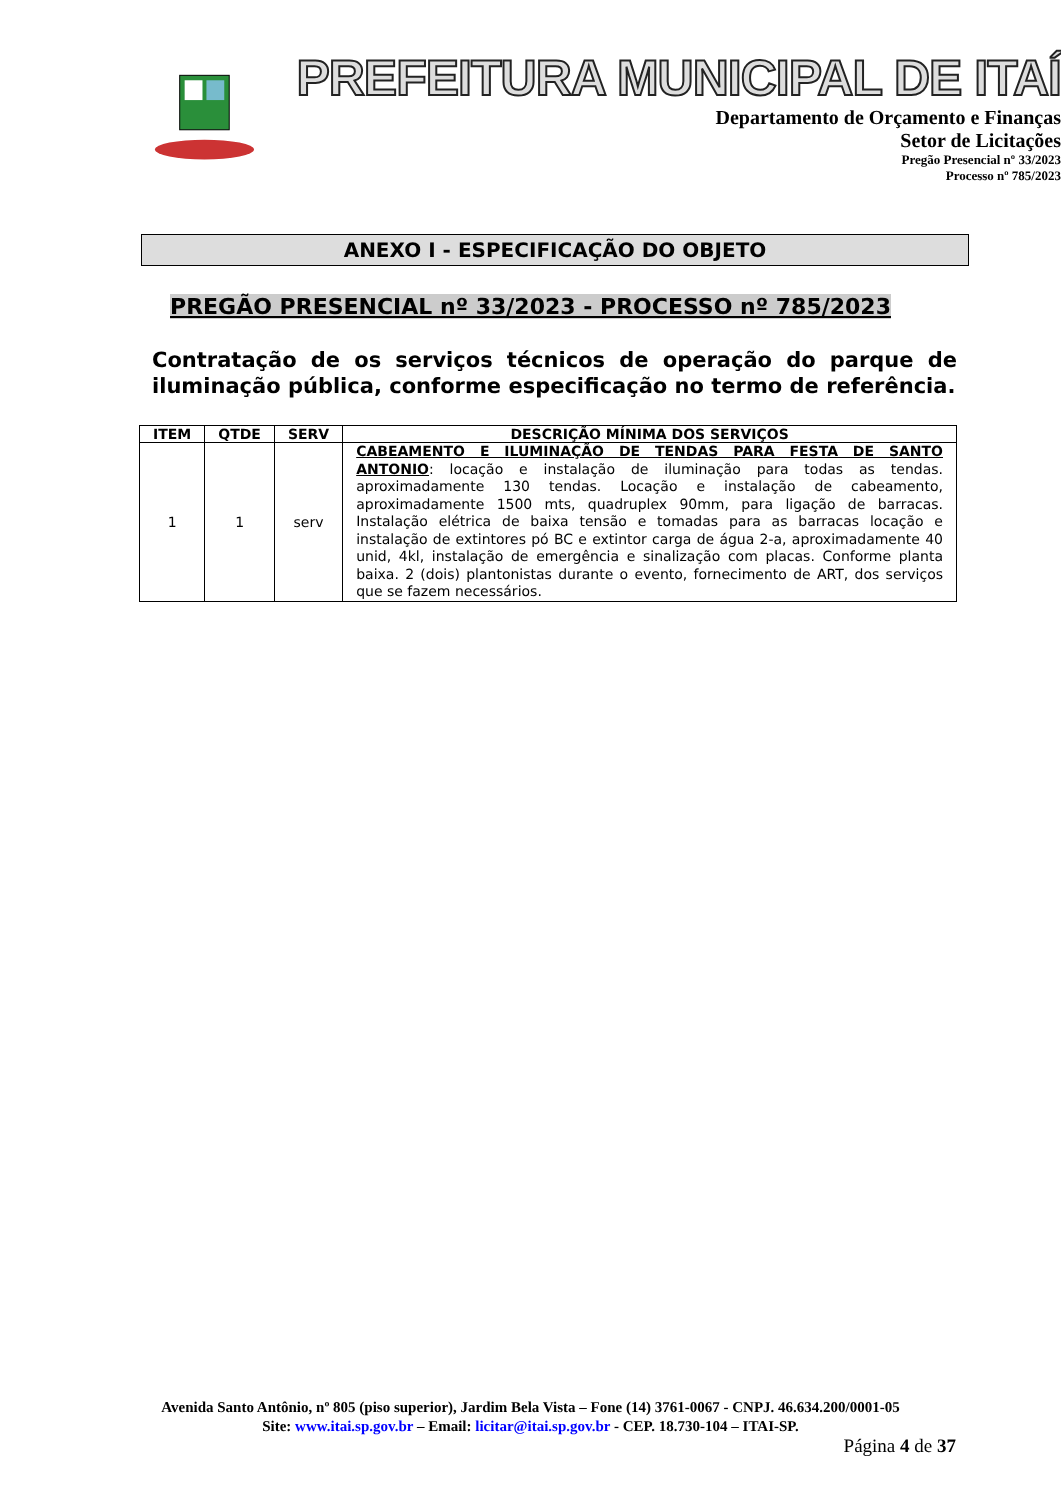PREFEITURA MUNICIPAL DE ITAÍ
Departamento de Orçamento e Finanças
Setor de Licitações
Pregão Presencial nº 33/2023
Processo nº 785/2023
ANEXO I - ESPECIFICAÇÃO DO OBJETO
PREGÃO PRESENCIAL nº 33/2023 - PROCESSO nº 785/2023
Contratação de os serviços técnicos de operação do parque de iluminação pública, conforme especificação no termo de referência.
| ITEM | QTDE | SERV | DESCRIÇÃO MÍNIMA DOS SERVIÇOS |
| --- | --- | --- | --- |
| 1 | 1 | serv | CABEAMENTO E ILUMINAÇÃO DE TENDAS PARA FESTA DE SANTO ANTONIO : locação e instalação de iluminação para todas as tendas. aproximadamente 130 tendas. Locação e instalação de cabeamento, aproximadamente 1500 mts, quadruplex 90mm, para ligação de barracas. Instalação elétrica de baixa tensão e tomadas para as barracas locação e instalação de extintores pó BC e extintor carga de água 2-a, aproximadamente 40 unid, 4kl, instalação de emergência e sinalização com placas. Conforme planta baixa. 2 (dois) plantonistas durante o evento, fornecimento de ART, dos serviços que se fazem necessários. |
Avenida Santo Antônio, nº 805 (piso superior), Jardim Bela Vista – Fone (14) 3761-0067 - CNPJ. 46.634.200/0001-05
Site: www.itai.sp.gov.br – Email: licitar@itai.sp.gov.br - CEP. 18.730-104 – ITAI-SP.
Página 4 de 37